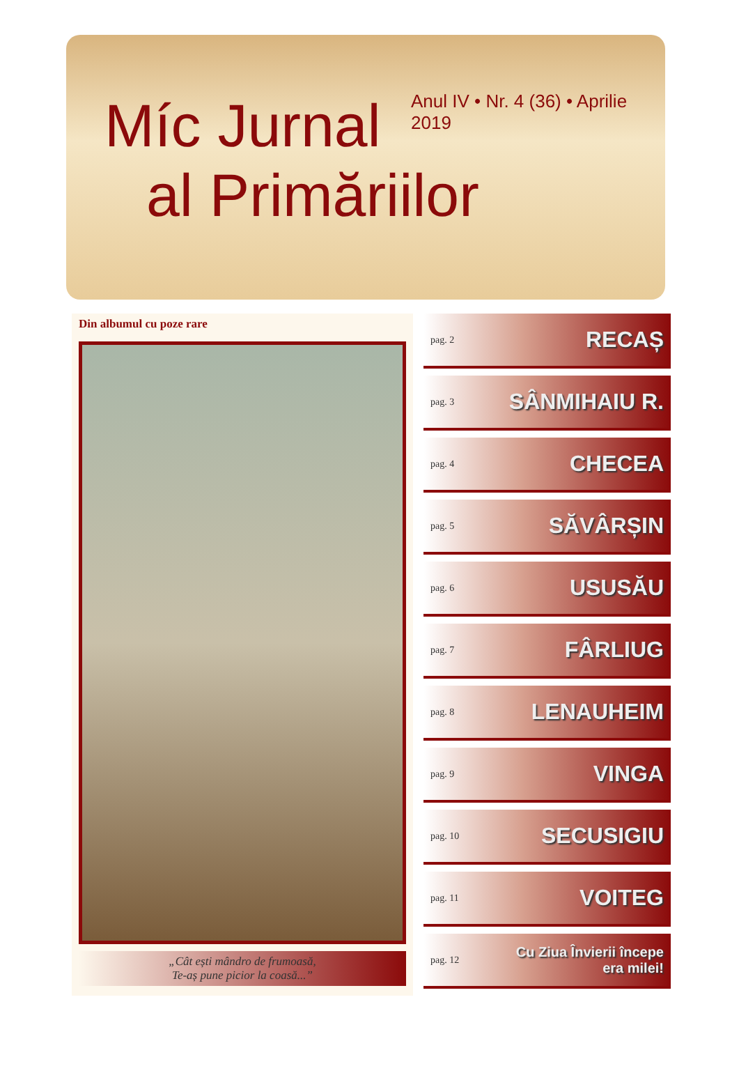Míc Jurnal
al Primăriilor
Anul IV • Nr. 4 (36) • Aprilie 2019
Din albumul cu poze rare
„Cât ești mândro de frumoasă,
Te-aș pune picior la coasă...”
pag. 2 RECAȘ
pag. 3 SÂNMIHAIU R.
pag. 4 CHECEA
pag. 5 SĂVÂRȘIN
pag. 6 USUSĂU
pag. 7 FÂRLIUG
pag. 8 LENAUHEIM
pag. 9 VINGA
pag. 10 SECUSIGIU
pag. 11 VOITEG
pag. 12 Cu Ziua Învierii începe
era milei!